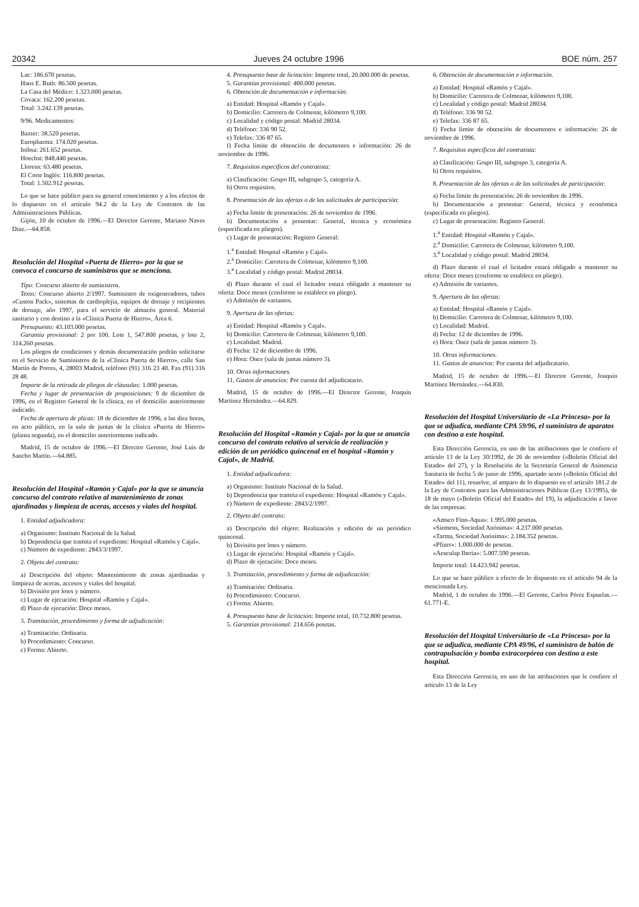20342 Jueves 24 octubre 1996 BOE núm. 257
Lac: 186.670 pesetas.
Hans E. Ruth: 86.500 pesetas.
La Casa del Médico: 1.323.000 pesetas.
Covaca: 162.200 pesetas.
Total: 3.242.139 pesetas.
9/96. Medicamentos:
Baxter: 38.520 pesetas.
Europharma: 174.020 pesetas.
Inibsa: 261.652 pesetas.
Hoechst: 848.440 pesetas.
Llorens: 63.480 pesetas.
El Corte Inglés: 116.800 pesetas.
Total: 1.502.912 pesetas.
Lo que se hace público para su general conocimiento y a los efectos de lo dispuesto en el artículo 94.2 de la Ley de Contratos de las Administraciones Públicas.
Gijón, 10 de octubre de 1996.—El Director Gerente, Mariano Naves Díaz.—64.858.
Resolución del Hospital «Puerta de Hierro» por la que se convoca el concurso de suministros que se menciona.
Tipo: Concurso abierto de suministros.
Texto: Concurso abierto 2/1997. Suministro de oxigeneradores, tubos «Custon Pack», sistemas de cardioplejia, equipos de drenaje y recipientes de drenaje, año 1997, para el servicio de almacén general. Material sanitario y con destino a la «Clínica Puerta de Hierro», Área 6.
Presupuesto: 43.103.000 pesetas.
Garantía provisional: 2 por 100. Lote 1, 547.800 pesetas, y lote 2, 314.260 pesetas.
Los pliegos de condiciones y demás documentación podrán solicitarse en el Servicio de Suministros de la «Clínica Puerta de Hierro», calle San Martín de Porres, 4, 28003 Madrid, teléfono (91) 316 23 40. Fax (91) 316 28 48.
Importe de la retirada de pliegos de cláusulas: 1.000 pesetas.
Fecha y lugar de presentación de proposiciones: 9 de diciembre de 1996, en el Registro General de la clínica, en el domicilio anteriormente indicado.
Fecha de apertura de plicas: 18 de diciembre de 1996, a las diez horas, en acto público, en la sala de juntas de la clínica «Puerta de Hierro» (planta segunda), en el domicilio anteriormente indicado.
Madrid, 15 de octubre de 1996.—El Director Gerente, José Luis de Sancho Martín.—64.885.
Resolución del Hospital «Ramón y Cajal» por la que se anuncia concurso del contrato relativo al mantenimiento de zonas ajardinadas y limpieza de aceras, accesos y viales del hospital.
1. Entidad adjudicadora:
a) Organismo: Instituto Nacional de la Salud.
b) Dependencia que tramita el expediente: Hospital «Ramón y Cajal».
c) Número de expediente: 2843/3/1997.
2. Objeto del contrato:
a) Descripción del objeto: Mantenimiento de zonas ajardinadas y limpieza de aceras, accesos y viales del hospital.
b) División por lotes y número.
c) Lugar de ejecución: Hospital «Ramón y Cajal».
d) Plazo de ejecución: Doce meses.
3. Tramitación, procedimiento y forma de adjudicación:
a) Tramitación: Ordinaria.
b) Procedimiento: Concurso.
c) Forma: Abierto.
4. Presupuesto base de licitación: Importe total, 20.000.000 de pesetas.
5. Garantías provisional: 400.000 pesetas.
6. Obtención de documentación e información:
a) Entidad: Hospital «Ramón y Cajal».
b) Domicilio: Carretera de Colmenar, kilómetro 9,100.
c) Localidad y código postal: Madrid 28034.
d) Teléfono: 336 90 52.
e) Telefax: 336 87 65.
f) Fecha límite de obtención de documentos e información: 26 de noviembre de 1996.
7. Requisitos específicos del contratista:
a) Clasificación: Grupo III, subgrupo 5, categoría A.
b) Otros requisitos.
8. Presentación de las ofertas o de las solicitudes de participación:
a) Fecha límite de presentación: 26 de noviembre de 1996.
b) Documentación a presentar: General, técnica y económica (especificada en pliegos).
c) Lugar de presentación: Registro General:
1.<sup>a</sup> Entidad: Hospital «Ramón y Cajal».
2.<sup>a</sup> Domicilio: Carretera de Colmenar, kilómetro 9,100.
3.<sup>a</sup> Localidad y código postal: Madrid 28034.
d) Plazo durante el cual el licitador estará obligado a mantener su oferta: Doce meses (conforme se establece en pliego).
e) Admisión de variantes.
9. Apertura de las ofertas:
a) Entidad: Hospital «Ramón y Cajal».
b) Domicilio: Carretera de Colmenar, kilómetro 9,100.
c) Localidad: Madrid.
d) Fecha: 12 de diciembre de 1996.
e) Hora: Once (sala de juntas número 3).
10. Otras informaciones.
11. Gastos de anuncios: Por cuenta del adjudicatario.
Madrid, 15 de octubre de 1996.—El Director Gerente, Joaquín Martínez Hernández.—64.829.
Resolución del Hospital «Ramón y Cajal» por la que se anuncia concurso del contrato relativo al servicio de realización y edición de un periódico quincenal en el hospital «Ramón y Cajal», de Madrid.
1. Entidad adjudicadora:
a) Organismo: Instituto Nacional de la Salud.
b) Dependencia que tramita el expediente: Hospital «Ramón y Cajal».
c) Número de expediente: 2843/2/1997.
2. Objeto del contrato:
a) Descripción del objeto: Realización y edición de un periódico quincenal.
b) División por lotes y número.
c) Lugar de ejecución: Hospital «Ramón y Cajal».
d) Plazo de ejecución: Doce meses.
3. Tramitación, procedimiento y forma de adjudicación:
a) Tramitación: Ordinaria.
b) Procedimiento: Concurso.
c) Forma: Abierto.
4. Presupuesto base de licitación: Importe total, 10.732.800 pesetas.
5. Garantías provisional: 214.656 pesetas.
6. Obtención de documentación e información.
a) Entidad: Hospital «Ramón y Cajal».
b) Domicilio: Carretera de Colmenar, kilómetro 9,100.
c) Localidad y código postal: Madrid 28034.
d) Teléfono: 336 90 52.
e) Telefax: 336 87 65.
f) Fecha límite de obtención de documentos e información: 26 de noviembre de 1996.
7. Requisitos específicos del contratista:
a) Clasificación: Grupo III, subgrupo 3, categoría A.
b) Otros requisitos.
8. Presentación de las ofertas o de las solicitudes de participación:
a) Fecha límite de presentación: 26 de noviembre de 1996.
b) Documentación a presentar: General, técnica y económica (especificada en pliegos).
c) Lugar de presentación: Registro General:
1.<sup>a</sup> Entidad: Hospital «Ramón y Cajal».
2.<sup>a</sup> Domicilio: Carretera de Colmenar, kilómetro 9,100.
3.<sup>a</sup> Localidad y código postal: Madrid 28034.
d) Plazo durante el cual el licitador estará obligado a mantener su oferta: Doce meses (conforme se establece en pliego).
e) Admisión de variantes.
9. Apertura de las ofertas:
a) Entidad: Hospital «Ramón y Cajal».
b) Domicilio: Carretera de Colmenar, kilómetro 9,100.
c) Localidad: Madrid.
d) Fecha: 12 de diciembre de 1996.
e) Hora: Once (sala de juntas número 3).
10. Otras informaciones.
11. Gastos de anuncios: Por cuenta del adjudicatario.
Madrid, 15 de octubre de 1996.—El Director Gerente, Joaquín Martínez Hernández.—64.830.
Resolución del Hospital Universitario de «La Princesa» por la que se adjudica, mediante CPA 59/96, el suministro de aparatos con destino a este hospital.
Esta Dirección Gerencia, en uso de las atribuciones que le confiere el artículo 13 de la Ley 30/1992, de 26 de noviembre («Boletín Oficial del Estado» del 27), y la Resolución de la Secretaría General de Asistencia Sanitaria de fecha 5 de junio de 1996, apartado sexto («Boletín Oficial del Estado» del 11), resuelve, al amparo de lo dispuesto en el artículo 181.2 de la Ley de Contratos para las Administraciones Públicas (Ley 13/1995), de 18 de mayo («Boletín Oficial del Estado» del 19), la adjudicación a favor de las empresas:
«Amsco Finn-Aqua»: 1.995.000 pesetas.
«Siemens, Sociedad Anónima»: 4.237.000 pesetas.
«Tarma, Sociedad Anónima»: 2.184.352 pesetas.
«Pfizer»: 1.000.000 de pesetas.
«Aesculap Iberia»: 5.007.590 pesetas.
Importe total: 14.423.942 pesetas.
Lo que se hace público a efecto de lo dispuesto en el artículo 94 de la mencionada Ley.
Madrid, 1 de octubre de 1996.—El Gerente, Carlos Pérez Espuelas.—61.771-E.
Resolución del Hospital Universitario de «La Princesa» por la que se adjudica, mediante CPA 49/96, el suministro de balón de contrapulsación y bomba extracorpórea con destino a este hospital.
Esta Dirección Gerencia, en uso de las atribuciones que le confiere el artículo 13 de la Ley